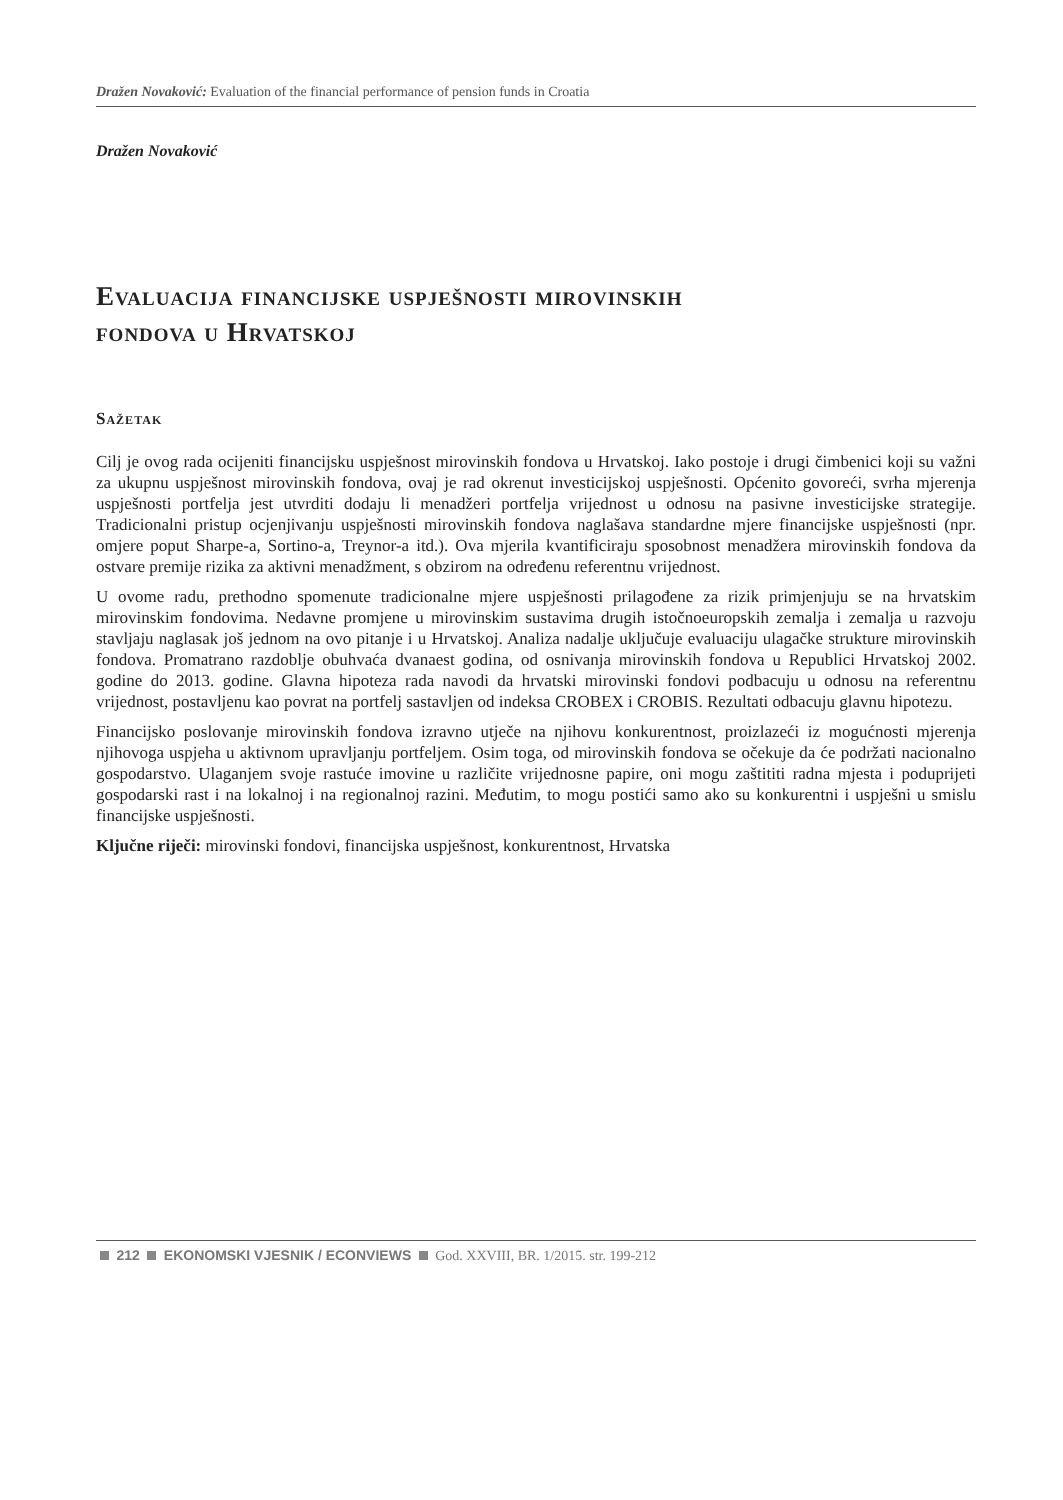Dražen Novaković: Evaluation of the financial performance of pension funds in Croatia
Dražen Novaković
Evaluacija financijske uspješnosti mirovinskih
fondova u Hrvatskoj
Sažetak
Cilj je ovog rada ocijeniti financijsku uspješnost mirovinskih fondova u Hrvatskoj. Iako postoje i drugi čimbenici koji su važni za ukupnu uspješnost mirovinskih fondova, ovaj je rad okrenut investicijskoj uspješnosti. Općenito govoreći, svrha mjerenja uspješnosti portfelja jest utvrditi dodaju li menadžeri portfelja vrijednost u odnosu na pasivne investicijske strategije. Tradicionalni pristup ocjenjivanju uspješnosti mirovinskih fondova naglašava standardne mjere financijske uspješnosti (npr. omjere poput Sharpe-a, Sortino-a, Treynor-a itd.). Ova mjerila kvantificiraju sposobnost menadžera mirovinskih fondova da ostvare premije rizika za aktivni menadžment, s obzirom na određenu referentnu vrijednost.
U ovome radu, prethodno spomenute tradicionalne mjere uspješnosti prilagođene za rizik primjenjuju se na hrvatskim mirovinskim fondovima. Nedavne promjene u mirovinskim sustavima drugih istočnoeuropskih zemalja i zemalja u razvoju stavljaju naglasak još jednom na ovo pitanje i u Hrvatskoj. Analiza nadalje uključuje evaluaciju ulagačke strukture mirovinskih fondova. Promatrano razdoblje obuhvaća dvanaest godina, od osnivanja mirovinskih fondova u Republici Hrvatskoj 2002. godine do 2013. godine. Glavna hipoteza rada navodi da hrvatski mirovinski fondovi podbacuju u odnosu na referentnu vrijednost, postavljenu kao povrat na portfelj sastavljen od indeksa CROBEX i CROBIS. Rezultati odbacuju glavnu hipotezu.
Financijsko poslovanje mirovinskih fondova izravno utječe na njihovu konkurentnost, proizlazeći iz mogućnosti mjerenja njihovoga uspjeha u aktivnom upravljanju portfeljem. Osim toga, od mirovinskih fondova se očekuje da će podržati nacionalno gospodarstvo. Ulaganjem svoje rastuće imovine u različite vrijednosne papire, oni mogu zaštititi radna mjesta i poduprijeti gospodarski rast i na lokalnoj i na regionalnoj razini. Međutim, to mogu postići samo ako su konkurentni i uspješni u smislu financijske uspješnosti.
Ključne riječi: mirovinski fondovi, financijska uspješnost, konkurentnost, Hrvatska
212 EKONOMSKI VJESNIK / ECONVIEWS God. XXVIII, BR. 1/2015. str. 199-212